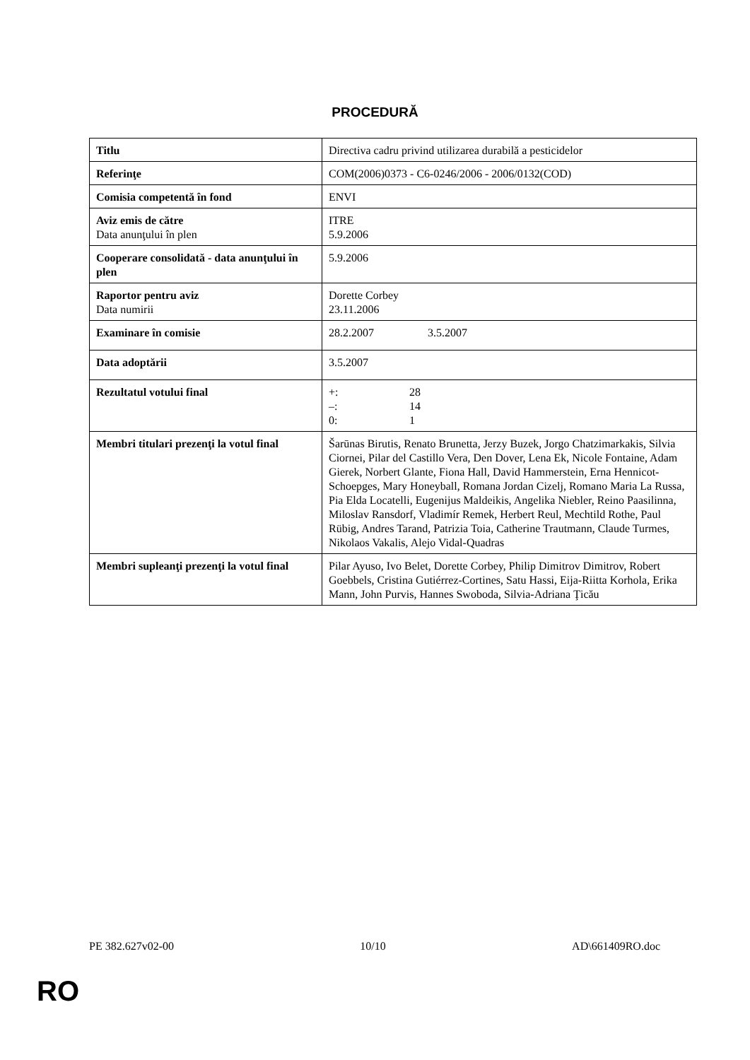PROCEDURĂ
| Titlu | Directiva cadru privind utilizarea durabilă a pesticidelor |
| Referinţe | COM(2006)0373 - C6-0246/2006 - 2006/0132(COD) |
| Comisia competentă în fond | ENVI |
| Aviz emis de către Data anunţului în plen | ITRE 5.9.2006 |
| Cooperare consolidată - data anunţului în plen | 5.9.2006 |
| Raportor pentru aviz Data numirii | Dorette Corbey 23.11.2006 |
| Examinare în comisie | 28.2.2007 3.5.2007 |
| Data adoptării | 3.5.2007 |
| Rezultatul votului final | +: 28 –: 14 0: 1 |
| Membri titulari prezenţi la votul final | Šarūnas Birutis, Renato Brunetta, Jerzy Buzek, Jorgo Chatzimarkakis, Silvia Ciornei, Pilar del Castillo Vera, Den Dover, Lena Ek, Nicole Fontaine, Adam Gierek, Norbert Glante, Fiona Hall, David Hammerstein, Erna Hennicot-Schoepges, Mary Honeyball, Romana Jordan Cizelj, Romano Maria La Russa, Pia Elda Locatelli, Eugenijus Maldeikis, Angelika Niebler, Reino Paasilinna, Miloslav Ransdorf, Vladimír Remek, Herbert Reul, Mechtild Rothe, Paul Rübig, Andres Tarand, Patrizia Toia, Catherine Trautmann, Claude Turmes, Nikolaos Vakalis, Alejo Vidal-Quadras |
| Membri supleanţi prezenţi la votul final | Pilar Ayuso, Ivo Belet, Dorette Corbey, Philip Dimitrov Dimitrov, Robert Goebbels, Cristina Gutiérrez-Cortines, Satu Hassi, Eija-Riitta Korhola, Erika Mann, John Purvis, Hannes Swoboda, Silvia-Adriana Ţicău |
PE 382.627v02-00 10/10 AD\661409RO.doc
RO